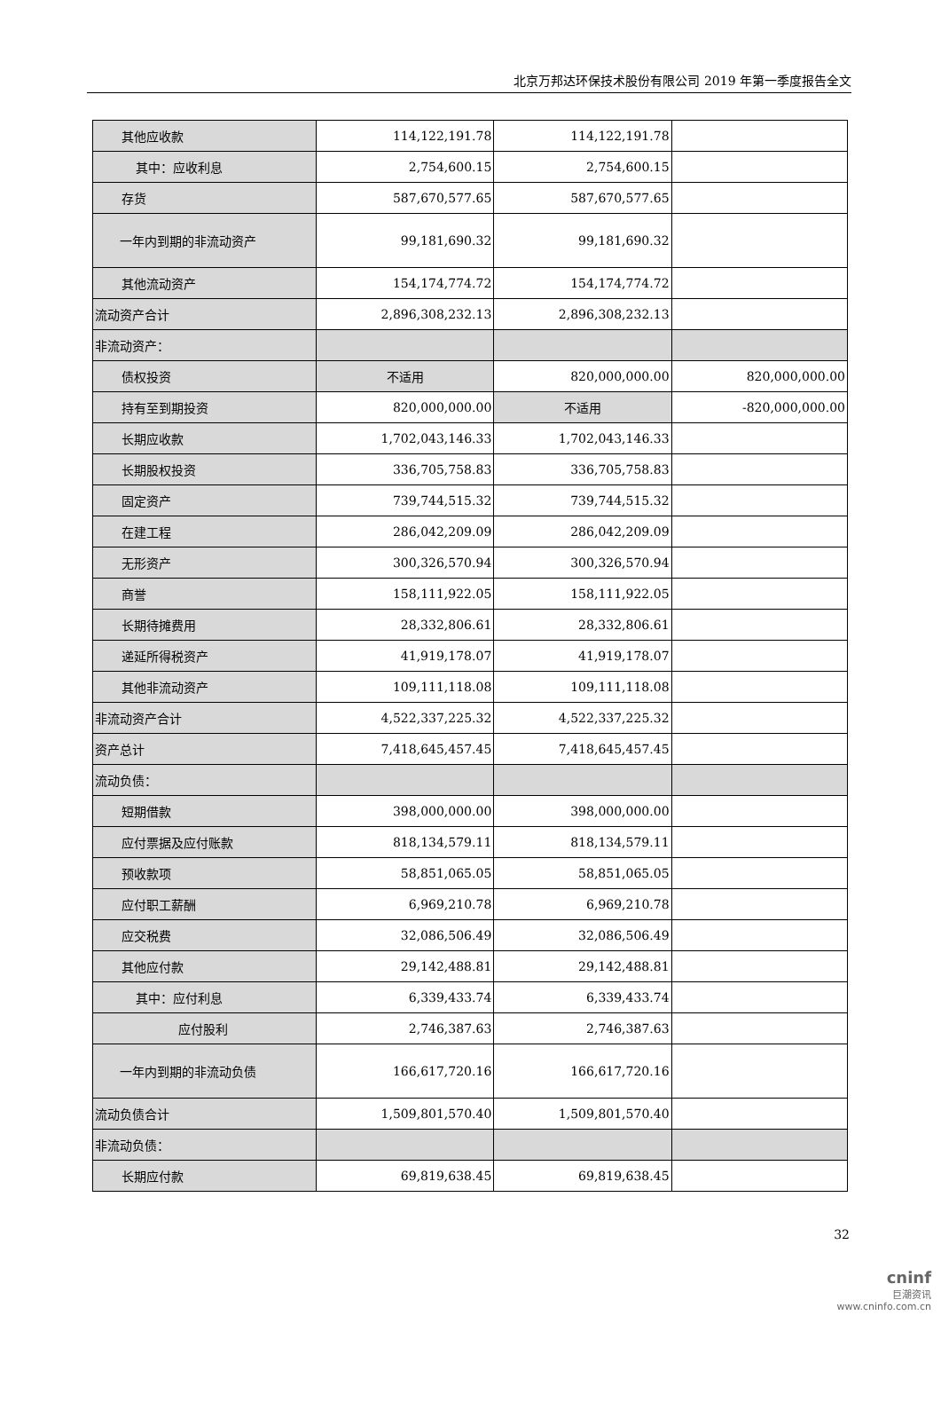北京万邦达环保技术股份有限公司 2019 年第一季度报告全文
| 其他应收款 | 114,122,191.78 | 114,122,191.78 | |
| 其中：应收利息 | 2,754,600.15 | 2,754,600.15 | |
| 存货 | 587,670,577.65 | 587,670,577.65 | |
| 一年内到期的非流动资产 | 99,181,690.32 | 99,181,690.32 | |
| 其他流动资产 | 154,174,774.72 | 154,174,774.72 | |
| 流动资产合计 | 2,896,308,232.13 | 2,896,308,232.13 | |
| 非流动资产： | | | |
| 债权投资 | 不适用 | 820,000,000.00 | 820,000,000.00 |
| 持有至到期投资 | 820,000,000.00 | 不适用 | -820,000,000.00 |
| 长期应收款 | 1,702,043,146.33 | 1,702,043,146.33 | |
| 长期股权投资 | 336,705,758.83 | 336,705,758.83 | |
| 固定资产 | 739,744,515.32 | 739,744,515.32 | |
| 在建工程 | 286,042,209.09 | 286,042,209.09 | |
| 无形资产 | 300,326,570.94 | 300,326,570.94 | |
| 商誉 | 158,111,922.05 | 158,111,922.05 | |
| 长期待摊费用 | 28,332,806.61 | 28,332,806.61 | |
| 递延所得税资产 | 41,919,178.07 | 41,919,178.07 | |
| 其他非流动资产 | 109,111,118.08 | 109,111,118.08 | |
| 非流动资产合计 | 4,522,337,225.32 | 4,522,337,225.32 | |
| 资产总计 | 7,418,645,457.45 | 7,418,645,457.45 | |
| 流动负债： | | | |
| 短期借款 | 398,000,000.00 | 398,000,000.00 | |
| 应付票据及应付账款 | 818,134,579.11 | 818,134,579.11 | |
| 预收款项 | 58,851,065.05 | 58,851,065.05 | |
| 应付职工薪酬 | 6,969,210.78 | 6,969,210.78 | |
| 应交税费 | 32,086,506.49 | 32,086,506.49 | |
| 其他应付款 | 29,142,488.81 | 29,142,488.81 | |
| 其中：应付利息 | 6,339,433.74 | 6,339,433.74 | |
| 应付股利 | 2,746,387.63 | 2,746,387.63 | |
| 一年内到期的非流动负债 | 166,617,720.16 | 166,617,720.16 | |
| 流动负债合计 | 1,509,801,570.40 | 1,509,801,570.40 | |
| 非流动负债： | | | |
| 长期应付款 | 69,819,638.45 | 69,819,638.45 | |
32
cninf
巨潮资讯
www.cninfo.com.cn